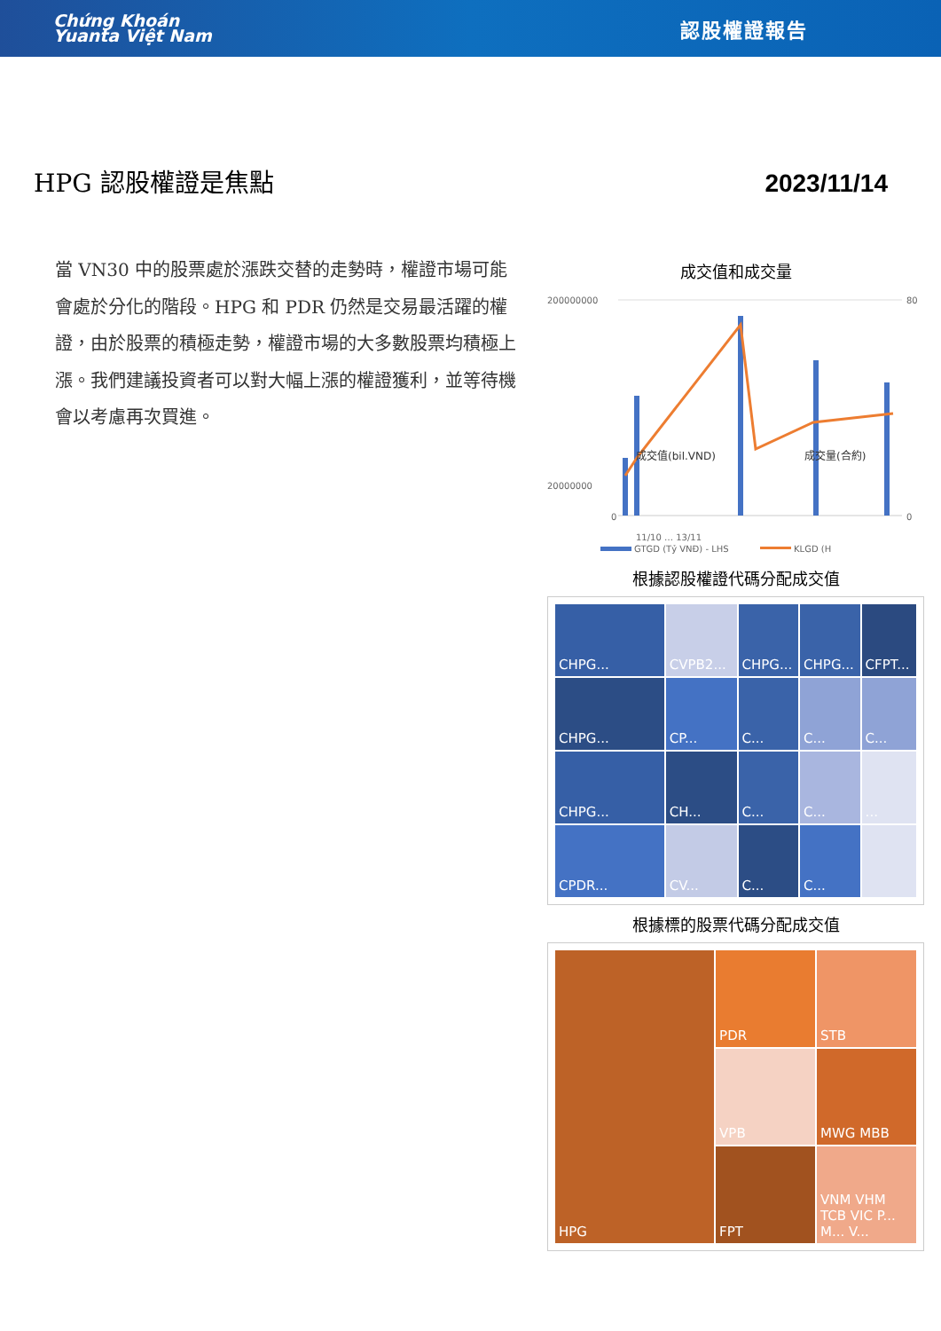Chứng Khoán
Yuanta Việt Nam
認股權證報告
HPG 認股權證是焦點 2023/11/14
當 VN30 中的股票處於漲跌交替的走勢時，權證市場可能會處於分化的階段。HPG 和 PDR 仍然是交易最活躍的權證，由於股票的積極走勢，權證市場的大多數股票均積極上漲。我們建議投資者可以對大幅上漲的權證獲利，並等待機會以考慮再次買進。
成交值和成交量
200000000
20000000
0
80
0
成交值(bil.VND)
成交量(合約)
11/10 … 13/11
GTGD (Tỷ VNĐ) - LHS
KLGD (H
根據認股權證代碼分配成交值
CHPG...
CVPB2...
CHPG...
CHPG...
CFPT...
CHPG...
CP...
C...
C...
C...
CHPG...
CH...
C...
C...
...
CPDR...
CV...
C...
C...
根據標的股票代碼分配成交值
HPG
PDR
STB
VPB
MWG MBB
FPT
VNM VHM TCB VIC P... M... V...